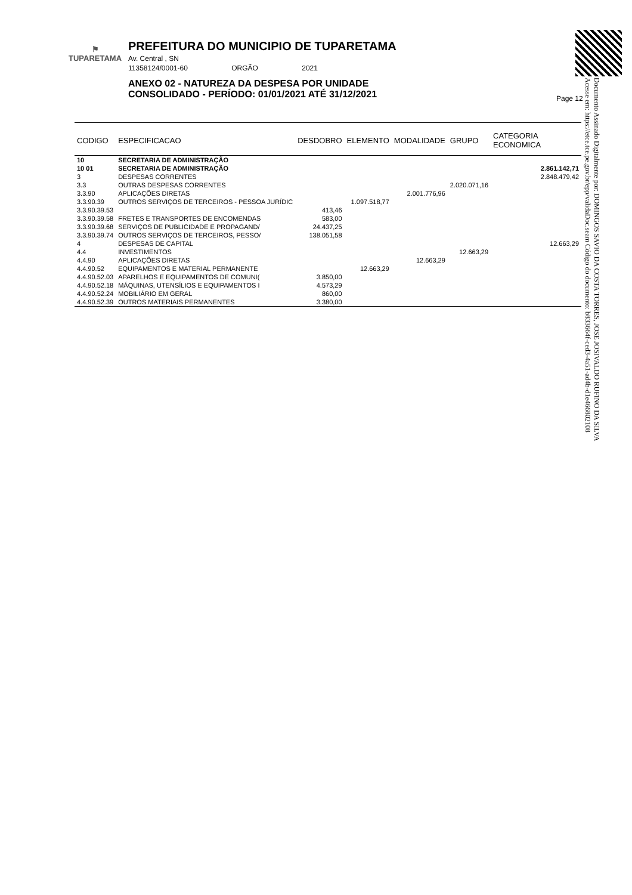⚑
TUPARETAMA
PREFEITURA DO MUNICIPIO DE TUPARETAMA
Av. Central , SN
11358124/0001-60 ORGÃO 2021
ANEXO 02 - NATUREZA DA DESPESA POR UNIDADE
CONSOLIDADO - PERÍODO: 01/01/2021 ATÉ 31/12/2021
Page 12
Documento Assinado Digitalmente por: DOMINGOS SAVIO DA COSTA TORRES, JOSE JOSIVALDO RUFINO DA SILVA
Acesse em: https://etce.tce.pe.gov.br/epp/validaDoc.seam Código do documento: b833664f-ced3-4a51-ad4b-d1e46680210​8
| CODIGO | ESPECIFICACAO | DESDOBRO | ELEMENTO | MODALIDADE | GRUPO | CATEGORIA ECONOMICA |
| --- | --- | --- | --- | --- | --- | --- |
| 10 | SECRETARIA DE ADMINISTRAÇÃO | | | | | |
| 10 01 | SECRETARIA DE ADMINISTRAÇÃO | | | | | 2.861.142,71 |
| 3 | DESPESAS CORRENTES | | | | | 2.848.479,42 |
| 3.3 | OUTRAS DESPESAS CORRENTES | | | | 2.020.071,16 | |
| 3.3.90 | APLICAÇÕES DIRETAS | | | 2.001.776,96 | | |
| 3.3.90.39 | OUTROS SERVIÇOS DE TERCEIROS - PESSOA JURÍDIC | | 1.097.518,77 | | | |
| 3.3.90.39.53 | | 413,46 | | | | |
| 3.3.90.39.58 | FRETES E TRANSPORTES DE ENCOMENDAS | 583,00 | | | | |
| 3.3.90.39.68 | SERVIÇOS DE PUBLICIDADE E PROPAGAND/ | 24.437,25 | | | | |
| 3.3.90.39.74 | OUTROS SERVIÇOS DE TERCEIROS, PESSO/ | 138.051,58 | | | | |
| 4 | DESPESAS DE CAPITAL | | | | | 12.663,29 |
| 4.4 | INVESTIMENTOS | | | | 12.663,29 | |
| 4.4.90 | APLICAÇÕES DIRETAS | | | 12.663,29 | | |
| 4.4.90.52 | EQUIPAMENTOS E MATERIAL PERMANENTE | | 12.663,29 | | | |
| 4.4.90.52.03 | APARELHOS E EQUIPAMENTOS DE COMUNI( | 3.850,00 | | | | |
| 4.4.90.52.18 | MÁQUINAS, UTENSÍLIOS E EQUIPAMENTOS I | 4.573,29 | | | | |
| 4.4.90.52.24 | MOBILIÁRIO EM GERAL | 860,00 | | | | |
| 4.4.90.52.39 | OUTROS MATERIAIS PERMANENTES | 3.380,00 | | | | |